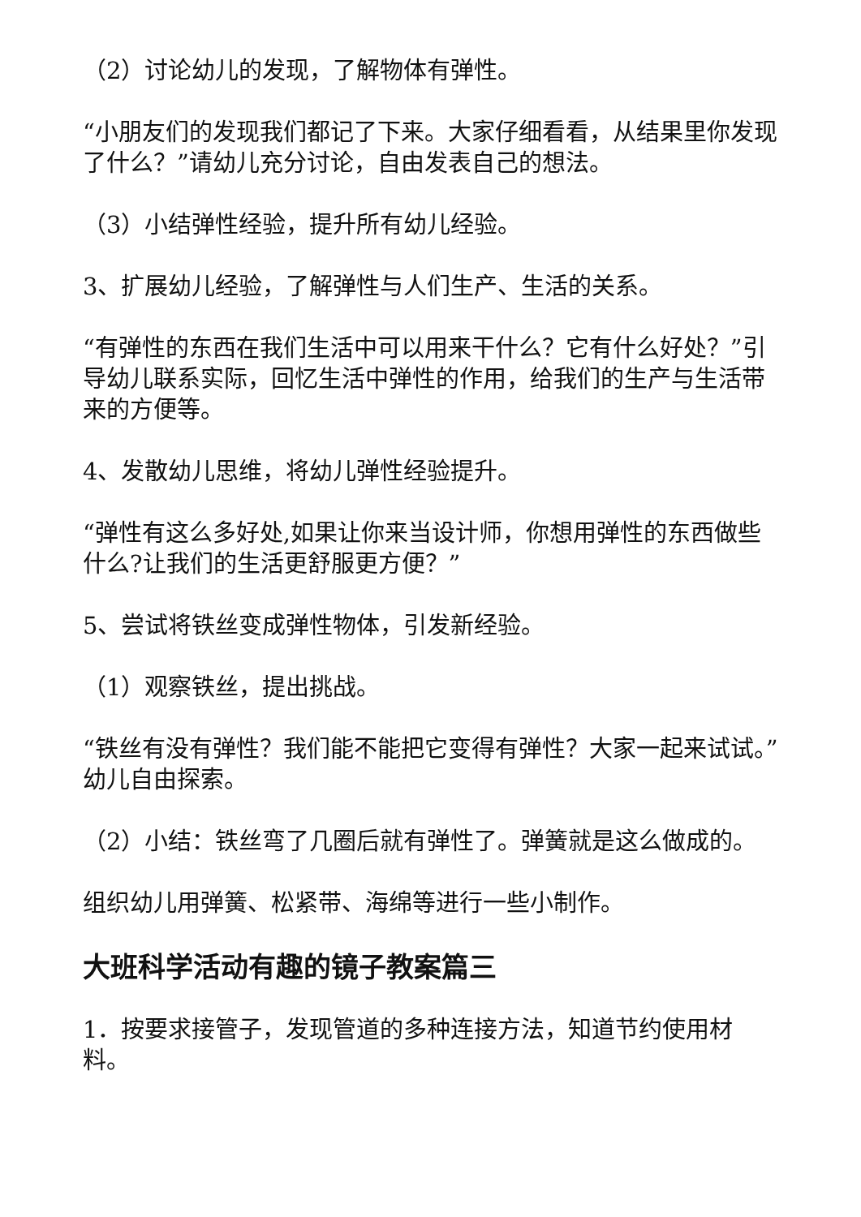（2）讨论幼儿的发现，了解物体有弹性。
“小朋友们的发现我们都记了下来。大家仔细看看，从结果里你发现了什么？”请幼儿充分讨论，自由发表自己的想法。
（3）小结弹性经验，提升所有幼儿经验。
3、扩展幼儿经验，了解弹性与人们生产、生活的关系。
“有弹性的东西在我们生活中可以用来干什么？它有什么好处？”引导幼儿联系实际，回忆生活中弹性的作用，给我们的生产与生活带来的方便等。
4、发散幼儿思维，将幼儿弹性经验提升。
“弹性有这么多好处,如果让你来当设计师，你想用弹性的东西做些什么?让我们的生活更舒服更方便？”
5、尝试将铁丝变成弹性物体，引发新经验。
（1）观察铁丝，提出挑战。
“铁丝有没有弹性？我们能不能把它变得有弹性？大家一起来试试。”幼儿自由探索。
（2）小结：铁丝弯了几圈后就有弹性了。弹簧就是这么做成的。
组织幼儿用弹簧、松紧带、海绵等进行一些小制作。
大班科学活动有趣的镜子教案篇三
1．按要求接管子，发现管道的多种连接方法，知道节约使用材料。